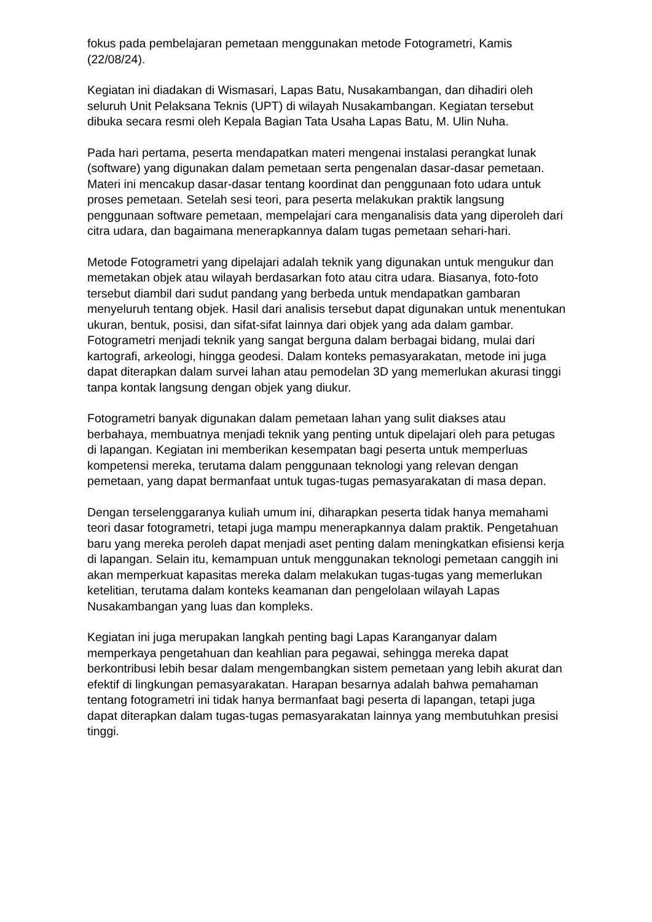fokus pada pembelajaran pemetaan menggunakan metode Fotogrametri, Kamis (22/08/24).
Kegiatan ini diadakan di Wismasari, Lapas Batu, Nusakambangan, dan dihadiri oleh seluruh Unit Pelaksana Teknis (UPT) di wilayah Nusakambangan. Kegiatan tersebut dibuka secara resmi oleh Kepala Bagian Tata Usaha Lapas Batu, M. Ulin Nuha.
Pada hari pertama, peserta mendapatkan materi mengenai instalasi perangkat lunak (software) yang digunakan dalam pemetaan serta pengenalan dasar-dasar pemetaan. Materi ini mencakup dasar-dasar tentang koordinat dan penggunaan foto udara untuk proses pemetaan. Setelah sesi teori, para peserta melakukan praktik langsung penggunaan software pemetaan, mempelajari cara menganalisis data yang diperoleh dari citra udara, dan bagaimana menerapkannya dalam tugas pemetaan sehari-hari.
Metode Fotogrametri yang dipelajari adalah teknik yang digunakan untuk mengukur dan memetakan objek atau wilayah berdasarkan foto atau citra udara. Biasanya, foto-foto tersebut diambil dari sudut pandang yang berbeda untuk mendapatkan gambaran menyeluruh tentang objek. Hasil dari analisis tersebut dapat digunakan untuk menentukan ukuran, bentuk, posisi, dan sifat-sifat lainnya dari objek yang ada dalam gambar. Fotogrametri menjadi teknik yang sangat berguna dalam berbagai bidang, mulai dari kartografi, arkeologi, hingga geodesi. Dalam konteks pemasyarakatan, metode ini juga dapat diterapkan dalam survei lahan atau pemodelan 3D yang memerlukan akurasi tinggi tanpa kontak langsung dengan objek yang diukur.
Fotogrametri banyak digunakan dalam pemetaan lahan yang sulit diakses atau berbahaya, membuatnya menjadi teknik yang penting untuk dipelajari oleh para petugas di lapangan. Kegiatan ini memberikan kesempatan bagi peserta untuk memperluas kompetensi mereka, terutama dalam penggunaan teknologi yang relevan dengan pemetaan, yang dapat bermanfaat untuk tugas-tugas pemasyarakatan di masa depan.
Dengan terselenggaranya kuliah umum ini, diharapkan peserta tidak hanya memahami teori dasar fotogrametri, tetapi juga mampu menerapkannya dalam praktik. Pengetahuan baru yang mereka peroleh dapat menjadi aset penting dalam meningkatkan efisiensi kerja di lapangan. Selain itu, kemampuan untuk menggunakan teknologi pemetaan canggih ini akan memperkuat kapasitas mereka dalam melakukan tugas-tugas yang memerlukan ketelitian, terutama dalam konteks keamanan dan pengelolaan wilayah Lapas Nusakambangan yang luas dan kompleks.
Kegiatan ini juga merupakan langkah penting bagi Lapas Karanganyar dalam memperkaya pengetahuan dan keahlian para pegawai, sehingga mereka dapat berkontribusi lebih besar dalam mengembangkan sistem pemetaan yang lebih akurat dan efektif di lingkungan pemasyarakatan. Harapan besarnya adalah bahwa pemahaman tentang fotogrametri ini tidak hanya bermanfaat bagi peserta di lapangan, tetapi juga dapat diterapkan dalam tugas-tugas pemasyarakatan lainnya yang membutuhkan presisi tinggi.